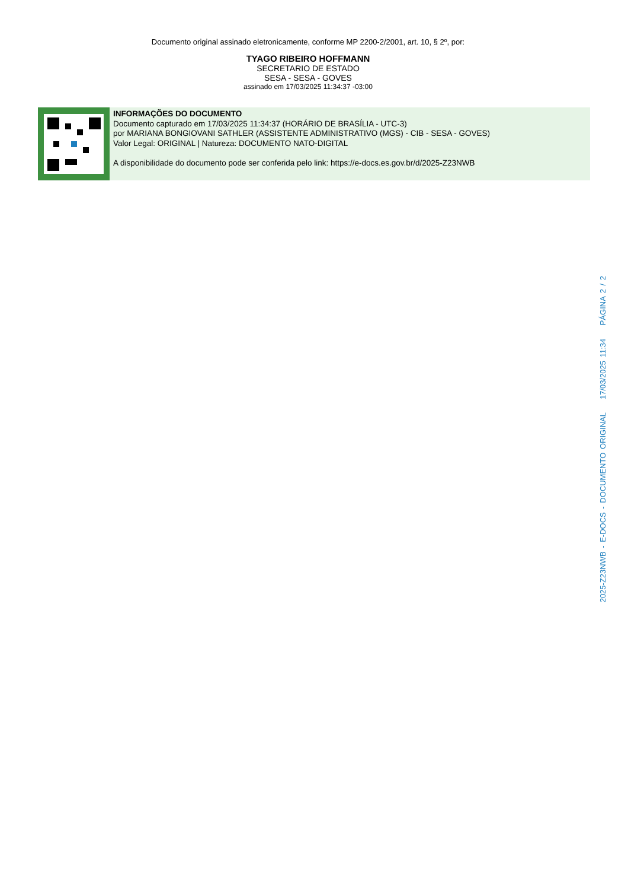Documento original assinado eletronicamente, conforme MP 2200-2/2001, art. 10, § 2º, por:
TYAGO RIBEIRO HOFFMANN
SECRETARIO DE ESTADO
SESA - SESA - GOVES
assinado em 17/03/2025 11:34:37 -03:00
INFORMAÇÕES DO DOCUMENTO
Documento capturado em 17/03/2025 11:34:37 (HORÁRIO DE BRASÍLIA - UTC-3)
por MARIANA BONGIOVANI SATHLER (ASSISTENTE ADMINISTRATIVO (MGS) - CIB - SESA - GOVES)
Valor Legal: ORIGINAL | Natureza: DOCUMENTO NATO-DIGITAL
A disponibilidade do documento pode ser conferida pelo link: https://e-docs.es.gov.br/d/2025-Z23NWB
2025-Z23NWB - E-DOCS - DOCUMENTO ORIGINAL 17/03/2025 11:34 PÁGINA 2 / 2